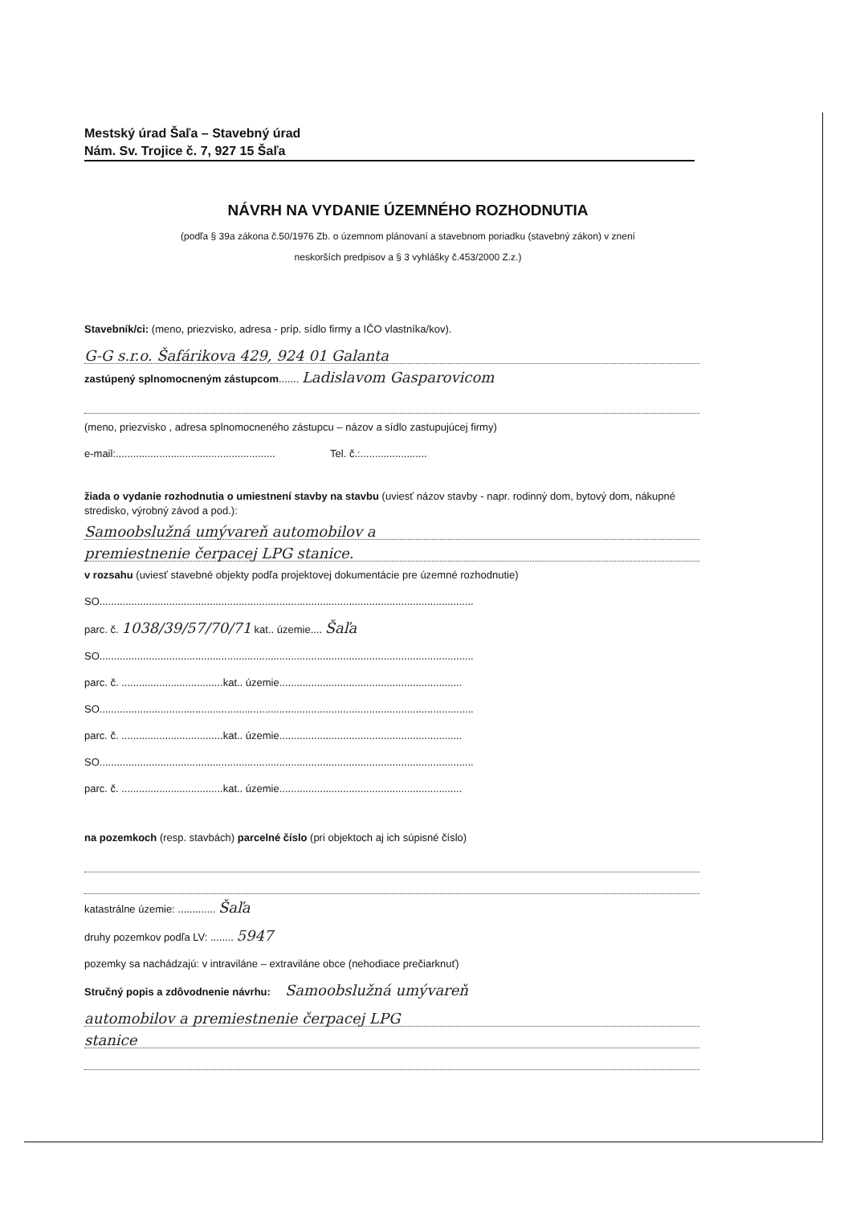Mestský úrad Šaľa – Stavebný úrad
Nám. Sv. Trojice č. 7, 927 15 Šaľa
NÁVRH NA VYDANIE ÚZEMNÉHO ROZHODNUTIA
(podľa § 39a zákona č.50/1976 Zb. o územnom plánovaní a stavebnom poriadku (stavebný zákon) v znení
neskorších predpisov a § 3 vyhlášky č.453/2000 Z.z.)
Stavebník/ci: (meno, priezvisko, adresa - príp. sídlo firmy a IČO vlastníka/kov).
G-G s.r.o. Šafárikova 429, 924 01 Galanta
zastúpený splnomocneným zástupcom....... Ladislavom Gasparovicom
(meno, priezvisko , adresa splnomocneného zástupcu – názov a sídlo zastupujúcej firmy)
e-mail:....................................................... Tel. č.:.......................
žiada o vydanie rozhodnutia o umiestnení stavby na stavbu (uviesť názov stavby - napr. rodinný dom, bytový dom, nákupné stredisko, výrobný závod a pod.):
Samoobslužná umývareň automobilov a
premiestnenie čerpacej LPG stanice.
v rozsahu (uviesť stavebné objekty podľa projektovej dokumentácie pre územné rozhodnutie)
SO.................................................................................................................................
parc. č. 1038/39/57/70/71 kat.. územie.... Šaľa
SO.................................................................................................................................
parc. č. ...................................kat.. územie...............................................................
SO.................................................................................................................................
parc. č. ...................................kat.. územie...............................................................
SO.................................................................................................................................
parc. č. ...................................kat.. územie...............................................................
na pozemkoch (resp. stavbách) parcelné číslo (pri objektoch aj ich súpisné číslo)
katastrálne územie: ............. Šaľa
druhy pozemkov podľa LV: ........ 5947
pozemky sa nachádzajú: v intraviláne – extraviláne obce (nehodiace prečiarknuť)
Stručný popis a zdôvodnenie návrhu: Samoobslužná umývareň
automobilov a premiestnenie čerpacej LPG
stanice